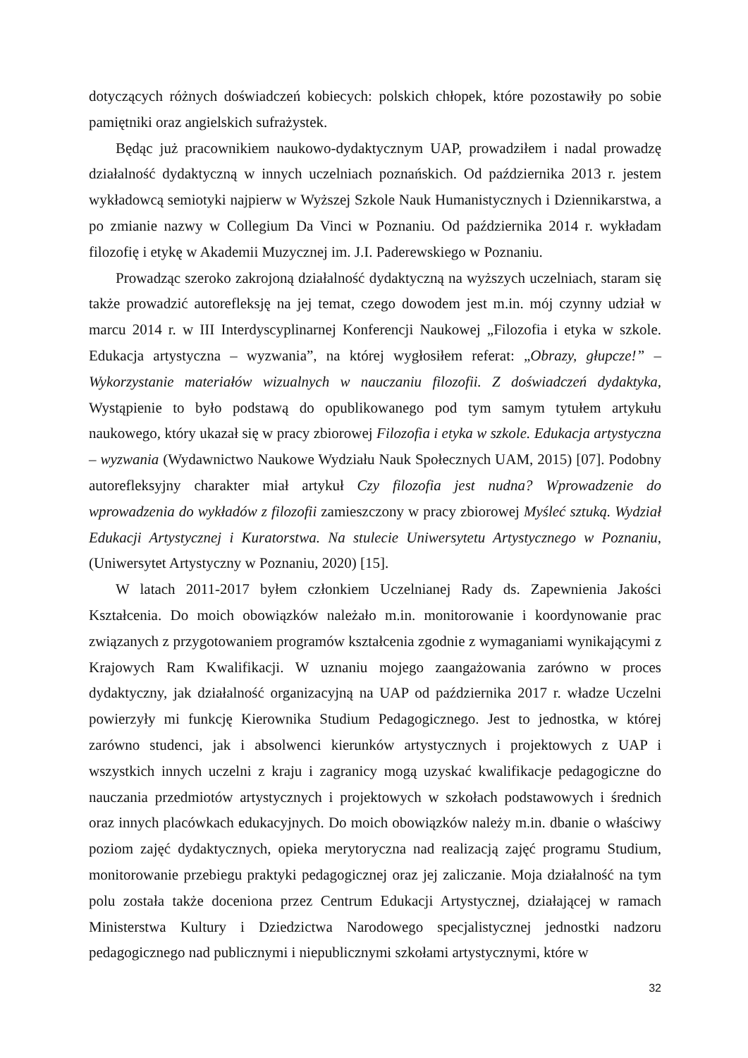dotyczących różnych doświadczeń kobiecych: polskich chłopek, które pozostawiły po sobie pamiętniki oraz angielskich sufrażystek.
Będąc już pracownikiem naukowo-dydaktycznym UAP, prowadziłem i nadal prowadzę działalność dydaktyczną w innych uczelniach poznańskich. Od października 2013 r. jestem wykładowcą semiotyki najpierw w Wyższej Szkole Nauk Humanistycznych i Dziennikarstwa, a po zmianie nazwy w Collegium Da Vinci w Poznaniu. Od października 2014 r. wykładam filozofię i etykę w Akademii Muzycznej im. J.I. Paderewskiego w Poznaniu.
Prowadząc szeroko zakrojoną działalność dydaktyczną na wyższych uczelniach, staram się także prowadzić autorefleksję na jej temat, czego dowodem jest m.in. mój czynny udział w marcu 2014 r. w III Interdyscyplinarnej Konferencji Naukowej „Filozofia i etyka w szkole. Edukacja artystyczna – wyzwania”, na której wygłosiłem referat: „Obrazy, głupcze!” – Wykorzystanie materiałów wizualnych w nauczaniu filozofii. Z doświadczeń dydaktyka, Wystąpienie to było podstawą do opublikowanego pod tym samym tytułem artykułu naukowego, który ukazał się w pracy zbiorowej Filozofia i etyka w szkole. Edukacja artystyczna – wyzwania (Wydawnictwo Naukowe Wydziału Nauk Społecznych UAM, 2015) [07]. Podobny autorefleksyjny charakter miał artykuł Czy filozofia jest nudna? Wprowadzenie do wprowadzenia do wykładów z filozofii zamieszczony w pracy zbiorowej Myśleć sztuką. Wydział Edukacji Artystycznej i Kuratorstwa. Na stulecie Uniwersytetu Artystycznego w Poznaniu, (Uniwersytet Artystyczny w Poznaniu, 2020) [15].
W latach 2011-2017 byłem członkiem Uczelnianej Rady ds. Zapewnienia Jakości Kształcenia. Do moich obowiązków należało m.in. monitorowanie i koordynowanie prac związanych z przygotowaniem programów kształcenia zgodnie z wymaganiami wynikającymi z Krajowych Ram Kwalifikacji. W uznaniu mojego zaangażowania zarówno w proces dydaktyczny, jak działalność organizacyjną na UAP od października 2017 r. władze Uczelni powierzyły mi funkcję Kierownika Studium Pedagogicznego. Jest to jednostka, w której zarówno studenci, jak i absolwenci kierunków artystycznych i projektowych z UAP i wszystkich innych uczelni z kraju i zagranicy mogą uzyskać kwalifikacje pedagogiczne do nauczania przedmiotów artystycznych i projektowych w szkołach podstawowych i średnich oraz innych placówkach edukacyjnych. Do moich obowiązków należy m.in. dbanie o właściwy poziom zajęć dydaktycznych, opieka merytoryczna nad realizacją zajęć programu Studium, monitorowanie przebiegu praktyki pedagogicznej oraz jej zaliczanie. Moja działalność na tym polu została także doceniona przez Centrum Edukacji Artystycznej, działającej w ramach Ministerstwa Kultury i Dziedzictwa Narodowego specjalistycznej jednostki nadzoru pedagogicznego nad publicznymi i niepublicznymi szkołami artystycznymi, które w
32